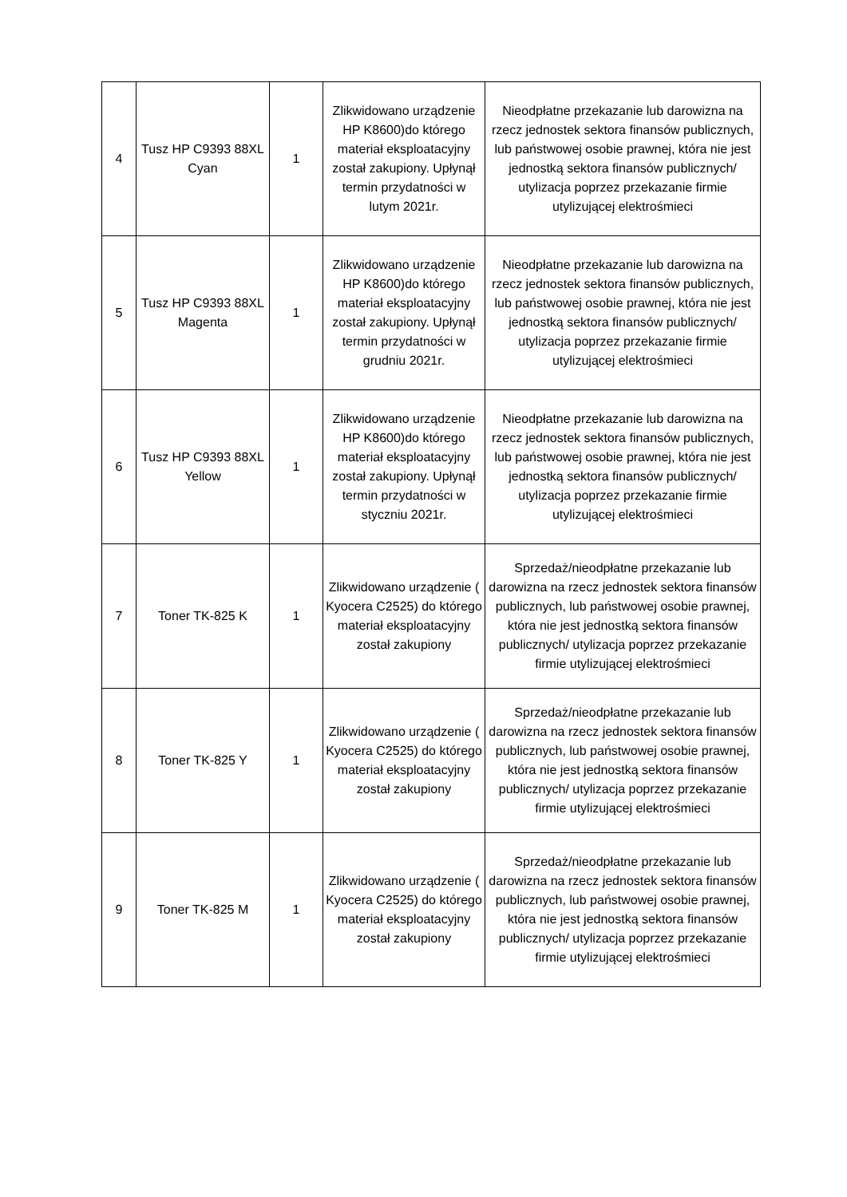| 4 | Tusz HP C9393 88XL Cyan | 1 | Zlikwidowano urządzenie HP K8600)do którego materiał eksploatacyjny został zakupiony. Upłynął termin przydatności w lutym 2021r. | Nieodpłatne przekazanie lub darowizna na rzecz jednostek sektora finansów publicznych, lub państwowej osobie prawnej, która nie jest jednostką sektora finansów publicznych/ utylizacja poprzez przekazanie firmie utylizującej elektrośmieci |
| 5 | Tusz HP C9393 88XL Magenta | 1 | Zlikwidowano urządzenie HP K8600)do którego materiał eksploatacyjny został zakupiony. Upłynął termin przydatności w grudniu 2021r. | Nieodpłatne przekazanie lub darowizna na rzecz jednostek sektora finansów publicznych, lub państwowej osobie prawnej, która nie jest jednostką sektora finansów publicznych/ utylizacja poprzez przekazanie firmie utylizującej elektrośmieci |
| 6 | Tusz HP C9393 88XL Yellow | 1 | Zlikwidowano urządzenie HP K8600)do którego materiał eksploatacyjny został zakupiony. Upłynął termin przydatności w styczniu 2021r. | Nieodpłatne przekazanie lub darowizna na rzecz jednostek sektora finansów publicznych, lub państwowej osobie prawnej, która nie jest jednostką sektora finansów publicznych/ utylizacja poprzez przekazanie firmie utylizującej elektrośmieci |
| 7 | Toner TK-825 K | 1 | Zlikwidowano urządzenie ( Kyocera C2525) do którego materiał eksploatacyjny został zakupiony | Sprzedaż/nieodpłatne przekazanie lub darowizna na rzecz jednostek sektora finansów publicznych, lub państwowej osobie prawnej, która nie jest jednostką sektora finansów publicznych/ utylizacja poprzez przekazanie firmie utylizującej elektrośmieci |
| 8 | Toner TK-825 Y | 1 | Zlikwidowano urządzenie ( Kyocera C2525) do którego materiał eksploatacyjny został zakupiony | Sprzedaż/nieodpłatne przekazanie lub darowizna na rzecz jednostek sektora finansów publicznych, lub państwowej osobie prawnej, która nie jest jednostką sektora finansów publicznych/ utylizacja poprzez przekazanie firmie utylizującej elektrośmieci |
| 9 | Toner TK-825 M | 1 | Zlikwidowano urządzenie ( Kyocera C2525) do którego materiał eksploatacyjny został zakupiony | Sprzedaż/nieodpłatne przekazanie lub darowizna na rzecz jednostek sektora finansów publicznych, lub państwowej osobie prawnej, która nie jest jednostką sektora finansów publicznych/ utylizacja poprzez przekazanie firmie utylizującej elektrośmieci |